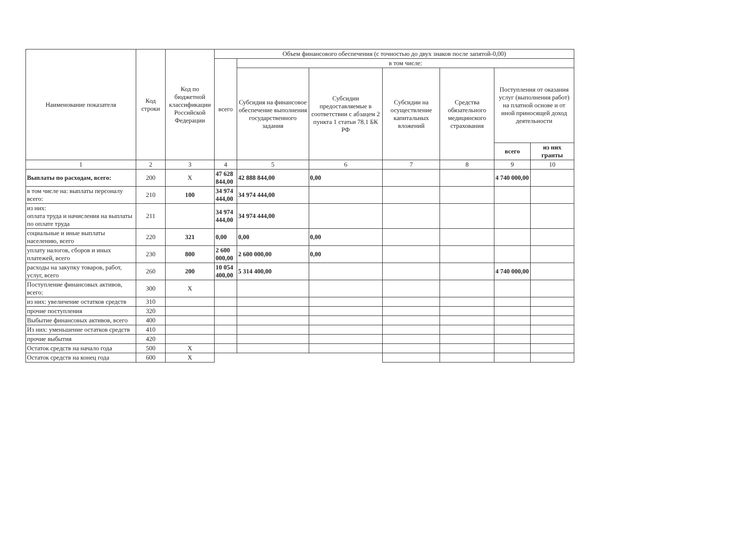| Наименование показателя | Код строки | Код по бюджетной классификации Российской Федерации | Объем финансового обеспечения (с точностью до двух знаков после запятой-0,00) | | | | | | |
| --- | --- | --- | --- | --- | --- | --- | --- | --- | --- |
| | | | всего | в том числе: | | | | | |
| | | | | Субсидия на финансовое обеспечение выполнения государственного задания | Субсидии предоставляемые в соответствии с абзацем 2 пункта 1 статьи 78.1 БК РФ | Субсидии на осуществление капитальных вложений | Средства обязательного медицинского страхования | Поступления от оказания услуг (выполнения работ) на платной основе и от иной приносящей доход деятельности | |
| | | | | | | | | всего | из них гранты |
| 1 | 2 | 3 | 4 | 5 | 6 | 7 | 8 | 9 | 10 |
| Выплаты по расходам, всего: | 200 | X | 47 628 844,00 | 42 888 844,00 | 0,00 | | | 4 740 000,00 | |
| в том числе на: выплаты персоналу всего: | 210 | 100 | 34 974 444,00 | 34 974 444,00 | | | | | |
| из них: оплата труда и начисления на выплаты по оплате труда | 211 | | 34 974 444,00 | 34 974 444,00 | | | | | |
| социальные и иные выплаты населению, всего | 220 | 321 | 0,00 | 0,00 | 0,00 | | | | |
| уплату налогов, сборов и иных платежей, всего | 230 | 800 | 2 600 000,00 | 2 600 000,00 | 0,00 | | | | |
| расходы на закупку товаров, работ, услуг, всего | 260 | 200 | 10 054 400,00 | 5 314 400,00 | | | | 4 740 000,00 | |
| Поступление финансовых активов, всего: | 300 | X | | | | | | | |
| из них: увеличение остатков средств | 310 | | | | | | | | |
| прочие поступления | 320 | | | | | | | | |
| Выбытие финансовых активов, всего | 400 | | | | | | | | |
| Из них: уменьшение остатков средств | 410 | | | | | | | | |
| прочие выбытия | 420 | | | | | | | | |
| Остаток средств на начало года | 500 | X | | | | | | | |
| Остаток средств на конец года | 600 | X | | | | | | | |